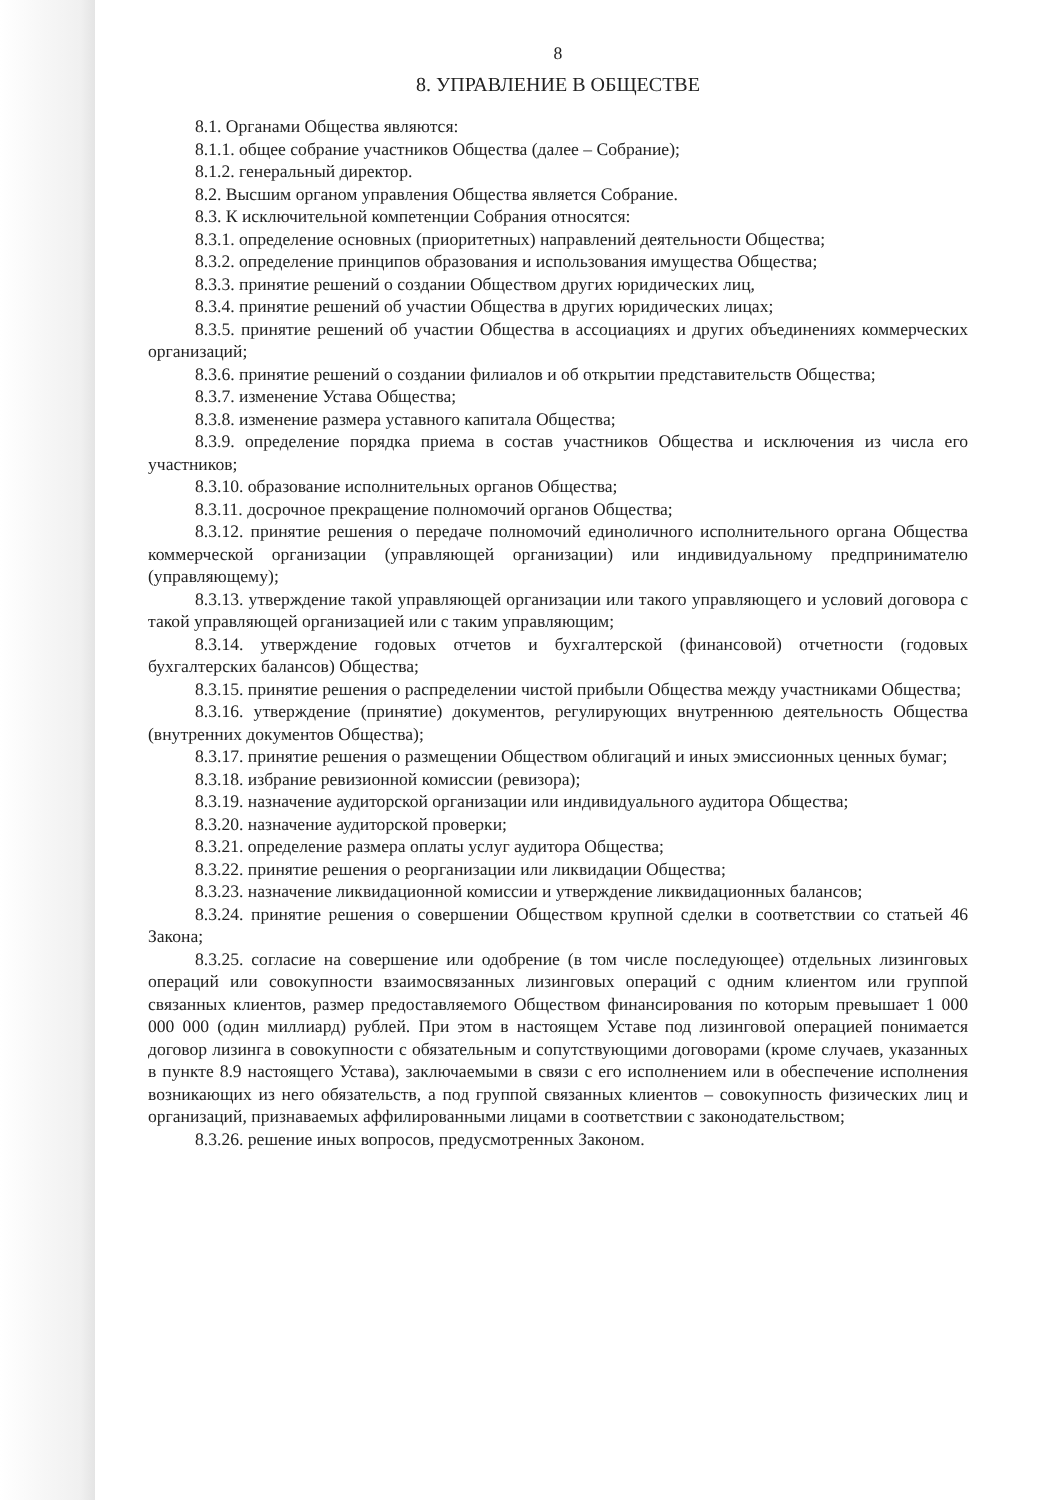8
8. УПРАВЛЕНИЕ В ОБЩЕСТВЕ
8.1. Органами Общества являются:
8.1.1. общее собрание участников Общества (далее – Собрание);
8.1.2. генеральный директор.
8.2. Высшим органом управления Общества является Собрание.
8.3. К исключительной компетенции Собрания относятся:
8.3.1. определение основных (приоритетных) направлений деятельности Общества;
8.3.2. определение принципов образования и использования имущества Общества;
8.3.3. принятие решений о создании Обществом других юридических лиц,
8.3.4. принятие решений об участии Общества в других юридических лицах;
8.3.5. принятие решений об участии Общества в ассоциациях и других объединениях коммерческих организаций;
8.3.6. принятие решений о создании филиалов и об открытии представительств Общества;
8.3.7. изменение Устава Общества;
8.3.8. изменение размера уставного капитала Общества;
8.3.9. определение порядка приема в состав участников Общества и исключения из числа его участников;
8.3.10. образование исполнительных органов Общества;
8.3.11. досрочное прекращение полномочий органов Общества;
8.3.12. принятие решения о передаче полномочий единоличного исполнительного органа Общества коммерческой организации (управляющей организации) или индивидуальному предпринимателю (управляющему);
8.3.13. утверждение такой управляющей организации или такого управляющего и условий договора с такой управляющей организацией или с таким управляющим;
8.3.14. утверждение годовых отчетов и бухгалтерской (финансовой) отчетности (годовых бухгалтерских балансов) Общества;
8.3.15. принятие решения о распределении чистой прибыли Общества между участниками Общества;
8.3.16. утверждение (принятие) документов, регулирующих внутреннюю деятельность Общества (внутренних документов Общества);
8.3.17. принятие решения о размещении Обществом облигаций и иных эмиссионных ценных бумаг;
8.3.18. избрание ревизионной комиссии (ревизора);
8.3.19. назначение аудиторской организации или индивидуального аудитора Общества;
8.3.20. назначение аудиторской проверки;
8.3.21. определение размера оплаты услуг аудитора Общества;
8.3.22. принятие решения о реорганизации или ликвидации Общества;
8.3.23. назначение ликвидационной комиссии и утверждение ликвидационных балансов;
8.3.24. принятие решения о совершении Обществом крупной сделки в соответствии со статьей 46 Закона;
8.3.25. согласие на совершение или одобрение (в том числе последующее) отдельных лизинговых операций или совокупности взаимосвязанных лизинговых операций с одним клиентом или группой связанных клиентов, размер предоставляемого Обществом финансирования по которым превышает 1 000 000 000 (один миллиард) рублей. При этом в настоящем Уставе под лизинговой операцией понимается договор лизинга в совокупности с обязательным и сопутствующими договорами (кроме случаев, указанных в пункте 8.9 настоящего Устава), заключаемыми в связи с его исполнением или в обеспечение исполнения возникающих из него обязательств, а под группой связанных клиентов – совокупность физических лиц и организаций, признаваемых аффилированными лицами в соответствии с законодательством;
8.3.26. решение иных вопросов, предусмотренных Законом.